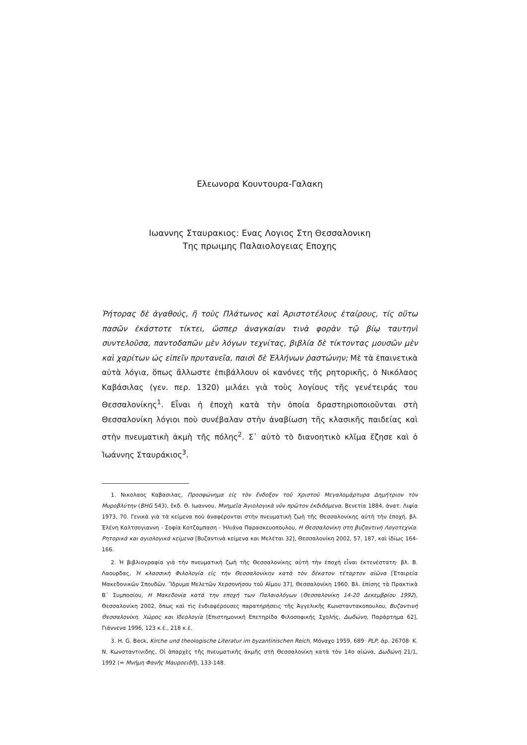Ελεωνορα Κουντουρα-Γαλακη
Ιωαννης Σταυρακιος: Ενας Λογιος Στη Θεσσαλονικη
Της πρωιμης Παλαιολογειας Εποχης
Ῥήτορας δὲ ἀγαθούς, ἢ τοὺς Πλάτωνος καὶ Ἀριστοτέλους ἑταίρους, τίς οὕτω πασῶν ἑκάστοτε τίκτει, ὥσπερ ἀναγκαίαν τινὰ φορὰν τῷ βίῳ ταυτηνὶ συντελοῦσα, παντοδαπῶν μὲν λόγων τεχνίτας, βιβλία δὲ τίκτοντας μουσῶν μὲν καὶ χαρίτων ὡς εἰπεῖν πρυτανεῖα, παισὶ δὲ Ἑλλήνων ῥαστώνην; Μὲ τὰ ἐπαινετικὰ αὐτὰ λόγια, ὅπως ἄλλωστε ἐπιβάλλουν οἱ κανόνες τῆς ρητορικῆς, ὁ Νικόλαος Καβάσιλας (γεν. περ. 1320) μιλάει γιὰ τοὺς λογίους τῆς γενέτειράς του Θεσσαλονίκης<sup>1</sup>. Εἶναι ἡ ἐποχὴ κατὰ τὴν ὁποία δραστηριοποιοῦνται στὴ Θεσσαλονίκη λόγιοι ποὺ συνέβαλαν στὴν ἀναβίωση τῆς κλασικῆς παιδείας καὶ στὴν πνευματικὴ ἀκμὴ τῆς πόλης<sup>2</sup>. Σ᾽ αὐτὸ τὸ διανοητικὸ κλῖμα ἔζησε καὶ ὁ Ἰωάννης Σταυράκιος<sup>3</sup>.
1. Νικολαος Καβασιλας, Προσφώνημα εἰς τὸν ἔνδοξον τοῦ Χριστοῦ Μεγαλομάρτυρα Δημήτριον τὸν Μυροβλύτην (BHG 543), ἔκδ. Θ. Ιωαννου, Μνημεῖα Ἁγιολογικὰ νῦν πρῶτον ἐκδιδόμενα, Βενετία 1884, ἀνατ. Λιψία 1973, 70. Γενικὰ γιὰ τὰ κείμενα ποὺ ἀναφέρονται στὴν πνευματικὴ ζωὴ τῆς Θεσσαλονίκης αὐτὴ τὴν ἐποχή, βλ. Ἑλένη Καλτσογιαννη - Σοφία Κοτζαμπαση - Ἠλιάνα Παρασκευοπουλου, Η Θεσσαλονίκη στη βυζαντινή Λογοτεχνία. Ρητορικά και αγιολογικά κείμενα [Βυζαντινὰ κείμενα και Μελέται 32], Θεσσαλονίκη 2002, 57, 187, καὶ ἰδίως 164-166.
2. Ἡ βιβλιογραφία γιὰ τὴν πνευματικὴ ζωὴ τῆς Θεσσαλονίκης αὐτὴ τὴν ἐποχὴ εἶναι ἐκτενέστατη· βλ. Β. Λαουρδας, Ἡ κλασσικὴ Φιλολογία εἰς τὴν Θεσσαλονίκην κατὰ τὸν δέκατον τέταρτον αἰῶνα [Ἑταιρεία Μακεδονικῶν Σπουδῶν. Ἵδρυμα Μελετῶν Χερσονήσου τοῦ Αἵμου 37], Θεσσαλονίκη 1960. Βλ. ἐπίσης τὰ Πρακτικὰ Β΄ Συμποσίου, Η Μακεδονία κατά την εποχή των Παλαιολόγων (Θεσσαλονίκη 14-20 Δεκεμβρίου 1992), Θεσσαλονίκη 2002, ὅπως καὶ τὶς ἐνδιαφέρουσες παρατηρήσεις τῆς Ἀγγελικῆς Κωνσταντακοπουλου, Βυζαντινή Θεσσαλονίκη. Χώρος και Ιδεολογία [Επιστημονική Επετηρίδα Φιλοσοφικής Σχολής, Δωδώνη, Παράρτημα 62], Γιάννενα 1996, 123 κ.ἑ., 218 κ.ἑ.
3. H. G. Beck, Kirche und theologische Literatur im byzantinischen Reich, Μόναχο 1959, 689· PLP, ἀρ. 26708· Κ. Ν. Κωνσταντινιδης, Οἱ ἀπαρχὲς τῆς πνευματικῆς ἀκμῆς στὴ Θεσσαλονίκη κατὰ τὸν 14ο αἰώνα, Δωδώνη 21/1, 1992 (= Μνήμη Φανῆς Μαυροειδῆ), 133-148.